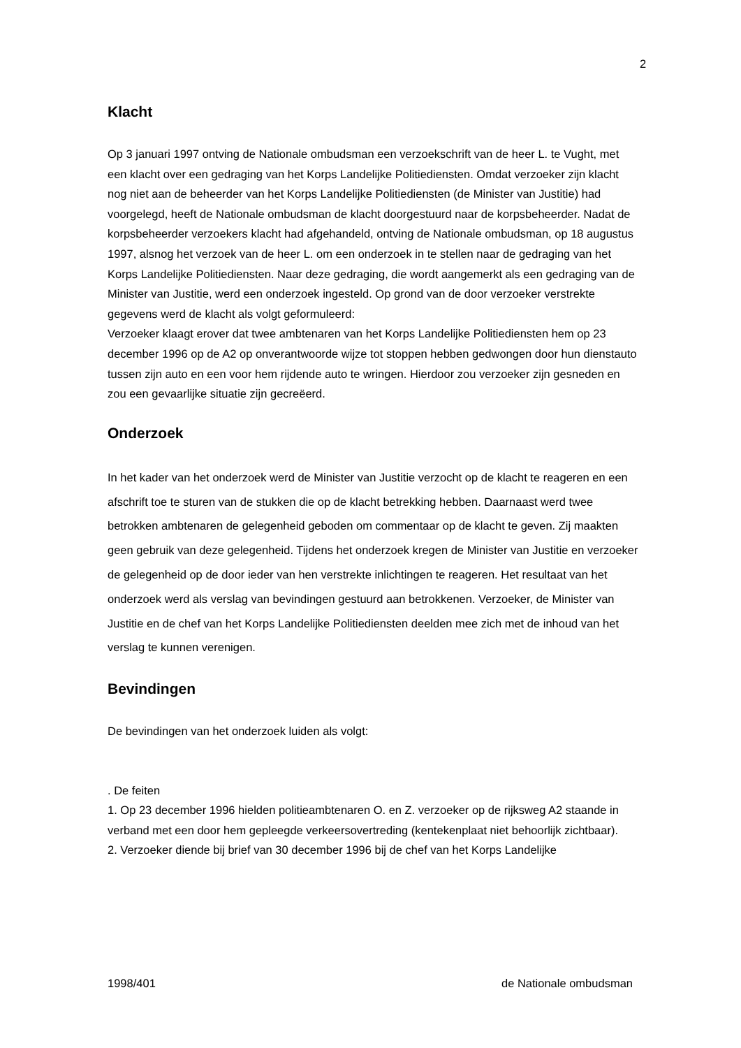2
Klacht
Op 3 januari 1997 ontving de Nationale ombudsman een verzoekschrift van de heer L. te Vught, met een klacht over een gedraging van het Korps Landelijke Politiediensten. Omdat verzoeker zijn klacht nog niet aan de beheerder van het Korps Landelijke Politiediensten (de Minister van Justitie) had voorgelegd, heeft de Nationale ombudsman de klacht doorgestuurd naar de korpsbeheerder. Nadat de korpsbeheerder verzoekers klacht had afgehandeld, ontving de Nationale ombudsman, op 18 augustus 1997, alsnog het verzoek van de heer L. om een onderzoek in te stellen naar de gedraging van het Korps Landelijke Politiediensten. Naar deze gedraging, die wordt aangemerkt als een gedraging van de Minister van Justitie, werd een onderzoek ingesteld. Op grond van de door verzoeker verstrekte gegevens werd de klacht als volgt geformuleerd:
Verzoeker klaagt erover dat twee ambtenaren van het Korps Landelijke Politiediensten hem op 23 december 1996 op de A2 op onverantwoorde wijze tot stoppen hebben gedwongen door hun dienstauto tussen zijn auto en een voor hem rijdende auto te wringen. Hierdoor zou verzoeker zijn gesneden en zou een gevaarlijke situatie zijn gecreëerd.
Onderzoek
In het kader van het onderzoek werd de Minister van Justitie verzocht op de klacht te reageren en een afschrift toe te sturen van de stukken die op de klacht betrekking hebben. Daarnaast werd twee betrokken ambtenaren de gelegenheid geboden om commentaar op de klacht te geven. Zij maakten geen gebruik van deze gelegenheid. Tijdens het onderzoek kregen de Minister van Justitie en verzoeker de gelegenheid op de door ieder van hen verstrekte inlichtingen te reageren. Het resultaat van het onderzoek werd als verslag van bevindingen gestuurd aan betrokkenen. Verzoeker, de Minister van Justitie en de chef van het Korps Landelijke Politiediensten deelden mee zich met de inhoud van het verslag te kunnen verenigen.
Bevindingen
De bevindingen van het onderzoek luiden als volgt:
. De feiten
1. Op 23 december 1996 hielden politieambtenaren O. en Z. verzoeker op de rijksweg A2 staande in verband met een door hem gepleegde verkeersovertreding (kentekenplaat niet behoorlijk zichtbaar).
2. Verzoeker diende bij brief van 30 december 1996 bij de chef van het Korps Landelijke
1998/401 de Nationale ombudsman